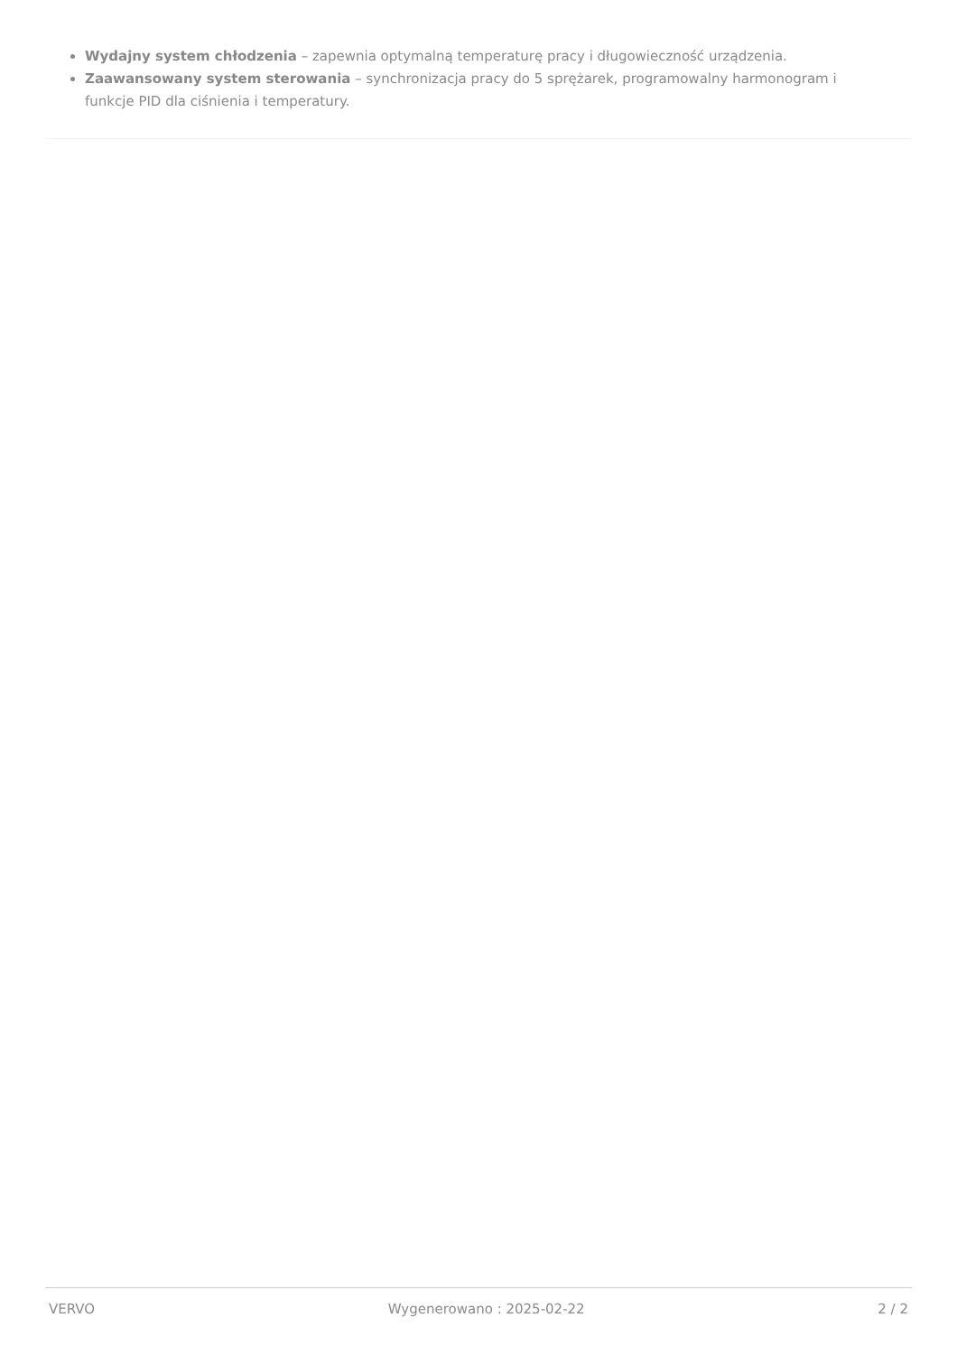Wydajny system chłodzenia – zapewnia optymalną temperaturę pracy i długowieczność urządzenia.
Zaawansowany system sterowania – synchronizacja pracy do 5 sprężarek, programowalny harmonogram i funkcje PID dla ciśnienia i temperatury.
VERVO Wygenerowano : 2025-02-22 2 / 2